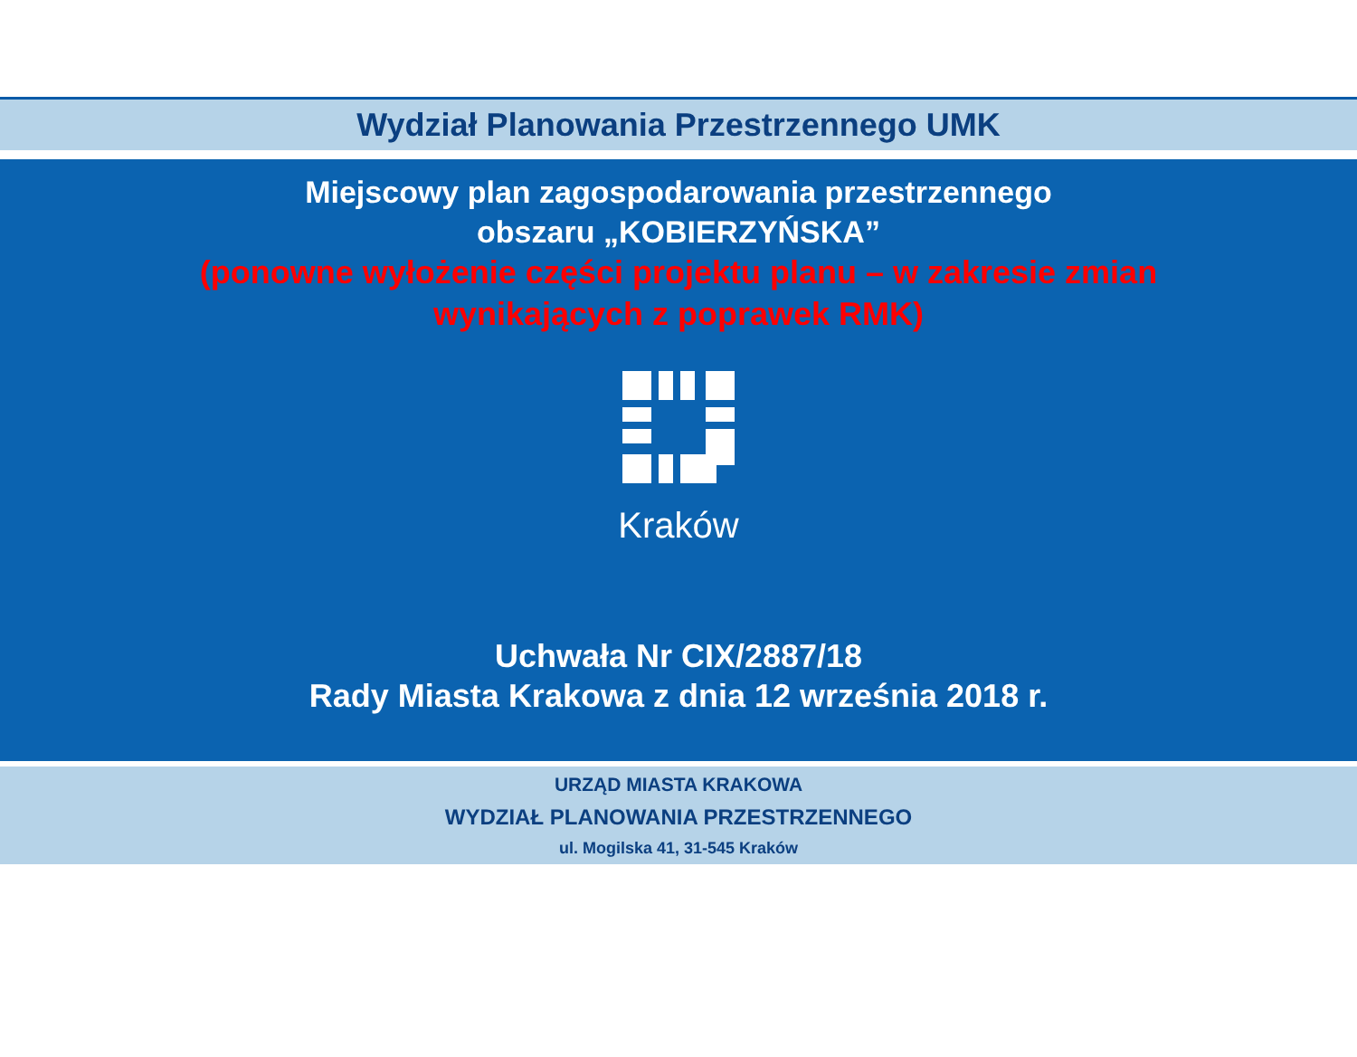Wydział Planowania Przestrzennego UMK
Miejscowy plan zagospodarowania przestrzennego
obszaru „KOBIERZYŃSKA”
(ponowne wyłożenie części projektu planu – w zakresie zmian
wynikających z poprawek RMK)
Kraków
Uchwała Nr CIX/2887/18
Rady Miasta Krakowa z dnia 12 września 2018 r.
URZĄD MIASTA KRAKOWA
WYDZIAŁ PLANOWANIA PRZESTRZENNEGO
ul. Mogilska 41, 31-545 Kraków